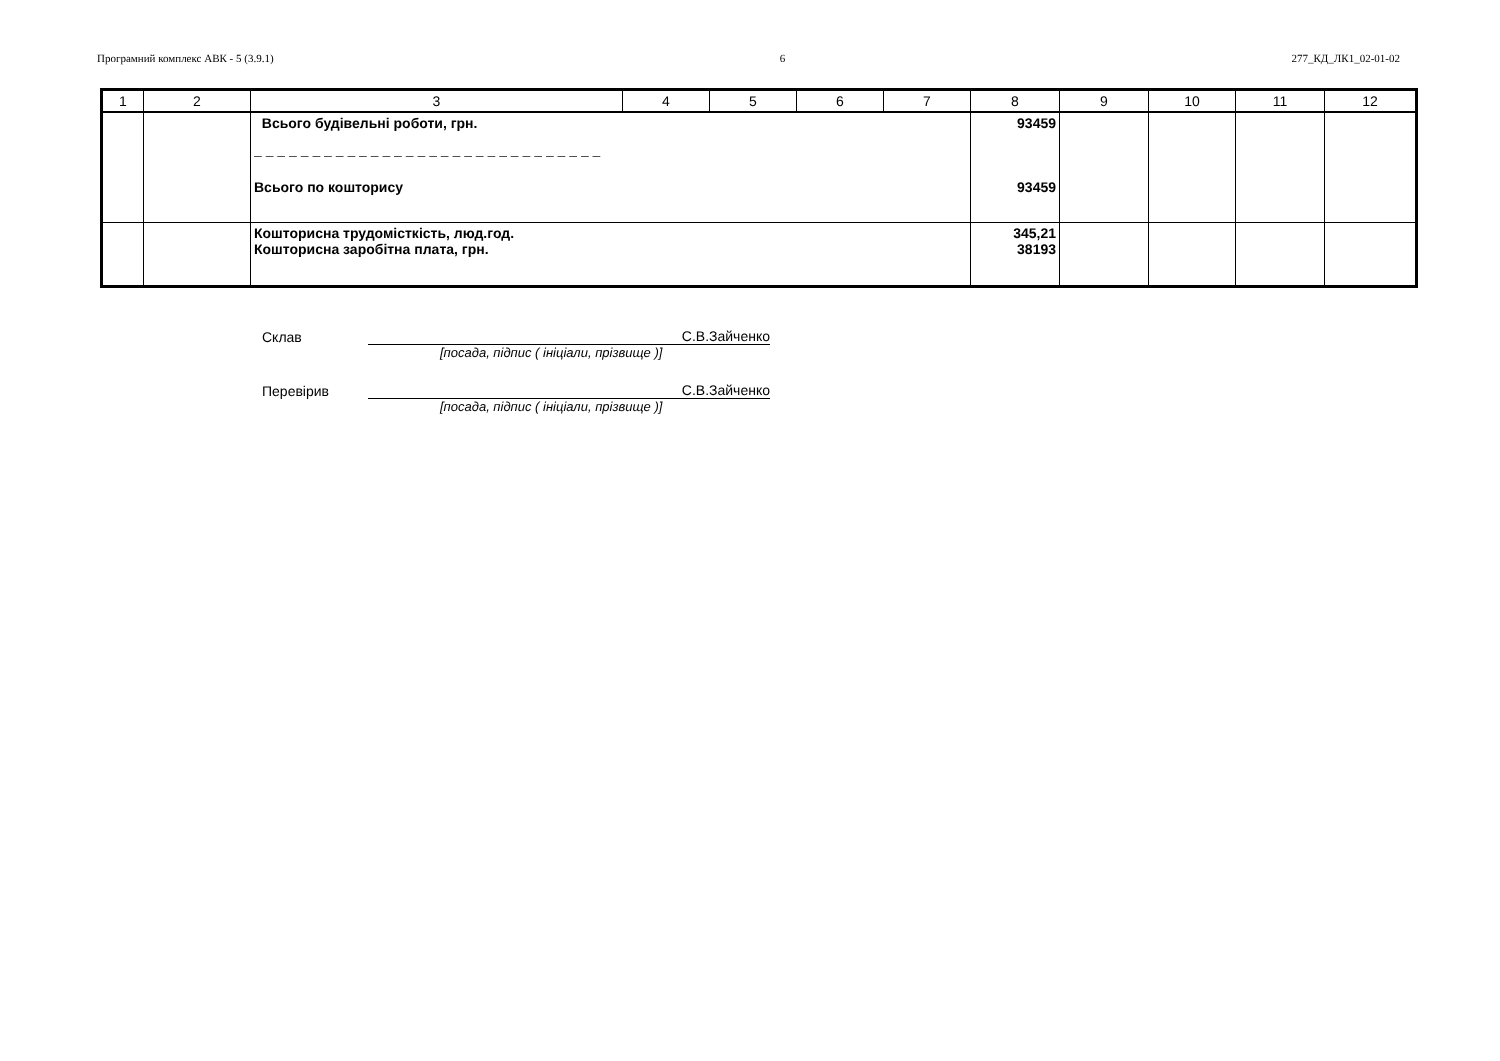Програмний комплекс АВК - 5 (3.9.1) 6 277_КД_ЛК1_02-01-02
| 1 | 2 | 3 | 4 | 5 | 6 | 7 | 8 | 9 | 10 | 11 | 12 |
| --- | --- | --- | --- | --- | --- | --- | --- | --- | --- | --- | --- |
| | | Всього будівельні роботи, грн. – – – – – – – – – – – – – – – – – – – – – – – – – – – – – – Всього по кошторису | | | | | 93459 93459 | | | | |
| | | Кошторисна трудомісткість, люд.год. Кошторисна заробітна плата, грн. | | | | | 345,21 38193 | | | | |
Склав С.В.Зайченко
[посада, підпис ( ініціали, прізвище )]
Перевірив С.В.Зайченко
[посада, підпис ( ініціали, прізвище )]